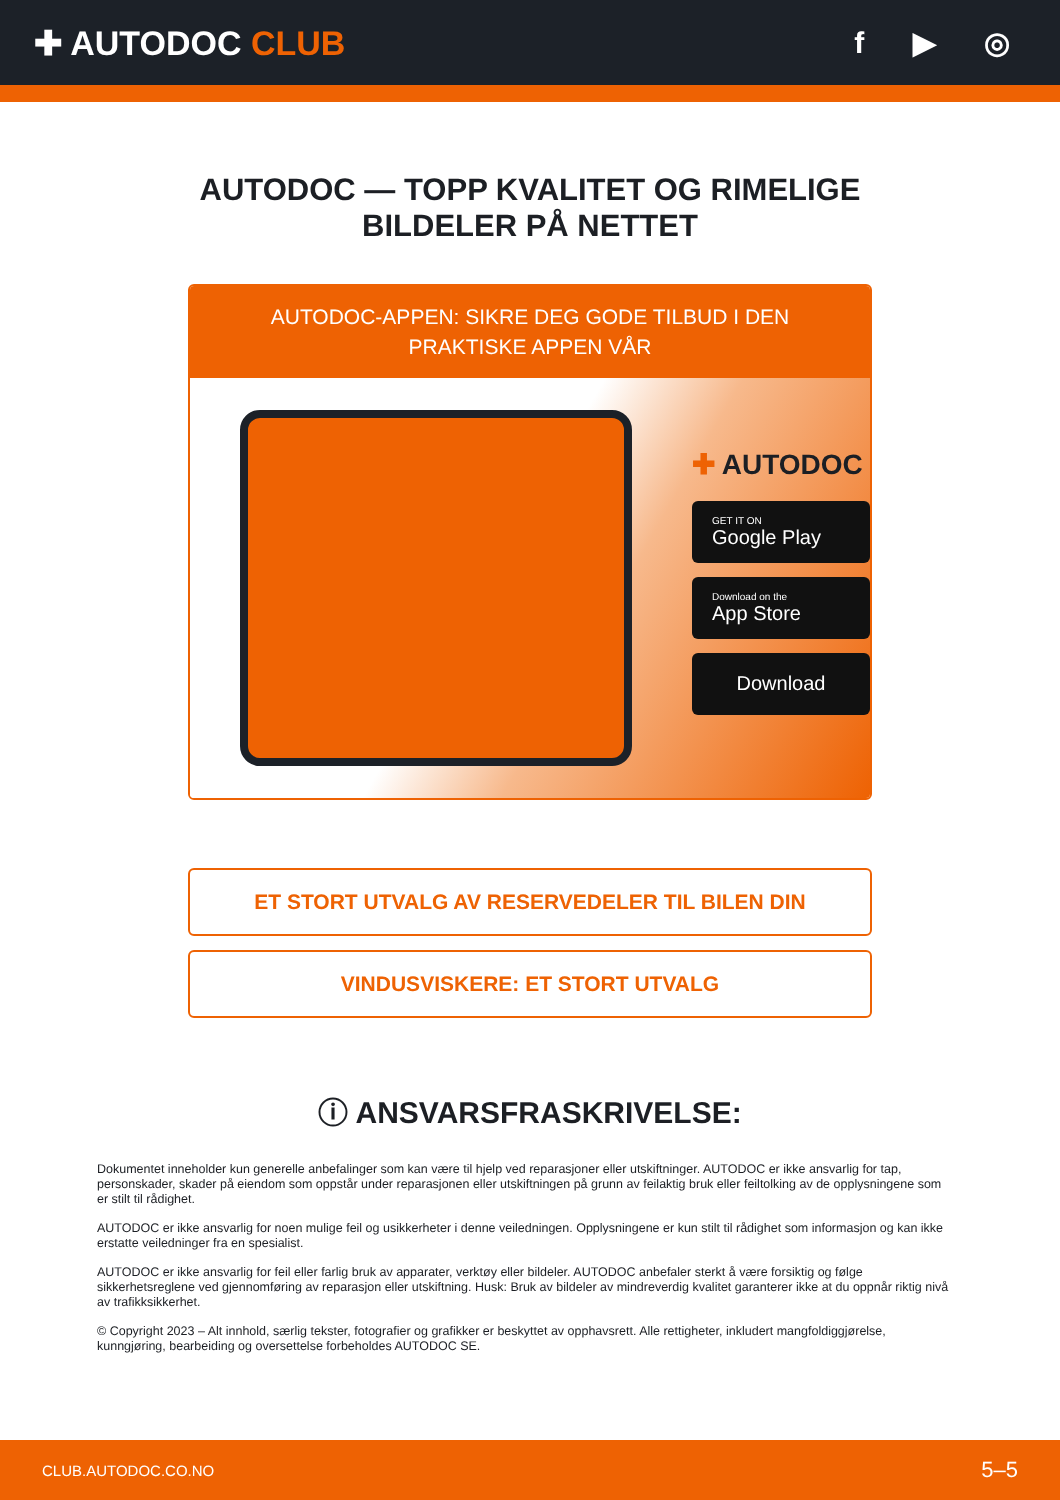✚ AUTODOC CLUB f ▶ ◎
AUTODOC — TOPP KVALITET OG RIMELIGE BILDELER PÅ NETTET
AUTODOC-APPEN: SIKRE DEG GODE TILBUD I DEN PRAKTISKE APPEN VÅR
✚ AUTODOC
GET IT ON
Google Play
Download on the
App Store
Download
ET STORT UTVALG AV RESERVEDELER TIL BILEN DIN
VINDUSVISKERE: ET STORT UTVALG
ⓘ ANSVARSFRASKRIVELSE:
Dokumentet inneholder kun generelle anbefalinger som kan være til hjelp ved reparasjoner eller utskiftninger. AUTODOC er ikke ansvarlig for tap, personskader, skader på eiendom som oppstår under reparasjonen eller utskiftningen på grunn av feilaktig bruk eller feiltolking av de opplysningene som er stilt til rådighet.
AUTODOC er ikke ansvarlig for noen mulige feil og usikkerheter i denne veiledningen. Opplysningene er kun stilt til rådighet som informasjon og kan ikke erstatte veiledninger fra en spesialist.
AUTODOC er ikke ansvarlig for feil eller farlig bruk av apparater, verktøy eller bildeler. AUTODOC anbefaler sterkt å være forsiktig og følge sikkerhetsreglene ved gjennomføring av reparasjon eller utskiftning. Husk: Bruk av bildeler av mindreverdig kvalitet garanterer ikke at du oppnår riktig nivå av trafikksikkerhet.
© Copyright 2023 – Alt innhold, særlig tekster, fotografier og grafikker er beskyttet av opphavsrett. Alle rettigheter, inkludert mangfoldiggjørelse, kunngjøring, bearbeiding og oversettelse forbeholdes AUTODOC SE.
CLUB.AUTODOC.CO.NO 5–5